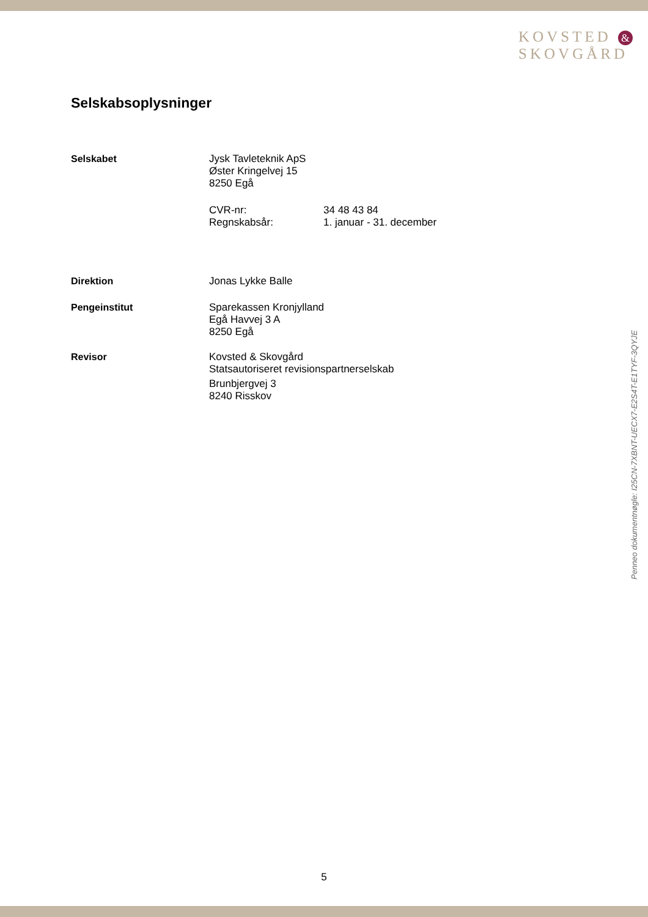KOVSTED &
SKOVGÅRD
Selskabsoplysninger
Selskabet Jysk Tavleteknik ApS
Øster Kringelvej 15
8250 Egå
CVR-nr:
Regnskabsår:
34 48 43 84
1. januar - 31. december
Direktion Jonas Lykke Balle
Pengeinstitut Sparekassen Kronjylland
Egå Havvej 3 A
8250 Egå
Revisor Kovsted & Skovgård
Statsautoriseret revisionspartnerselskab
Brunbjergvej 3
8240 Risskov
Penneo dokumentnøgle: I25CN-7XBNT-UECX7-E2S4T-E1TYF-3QYJE
5